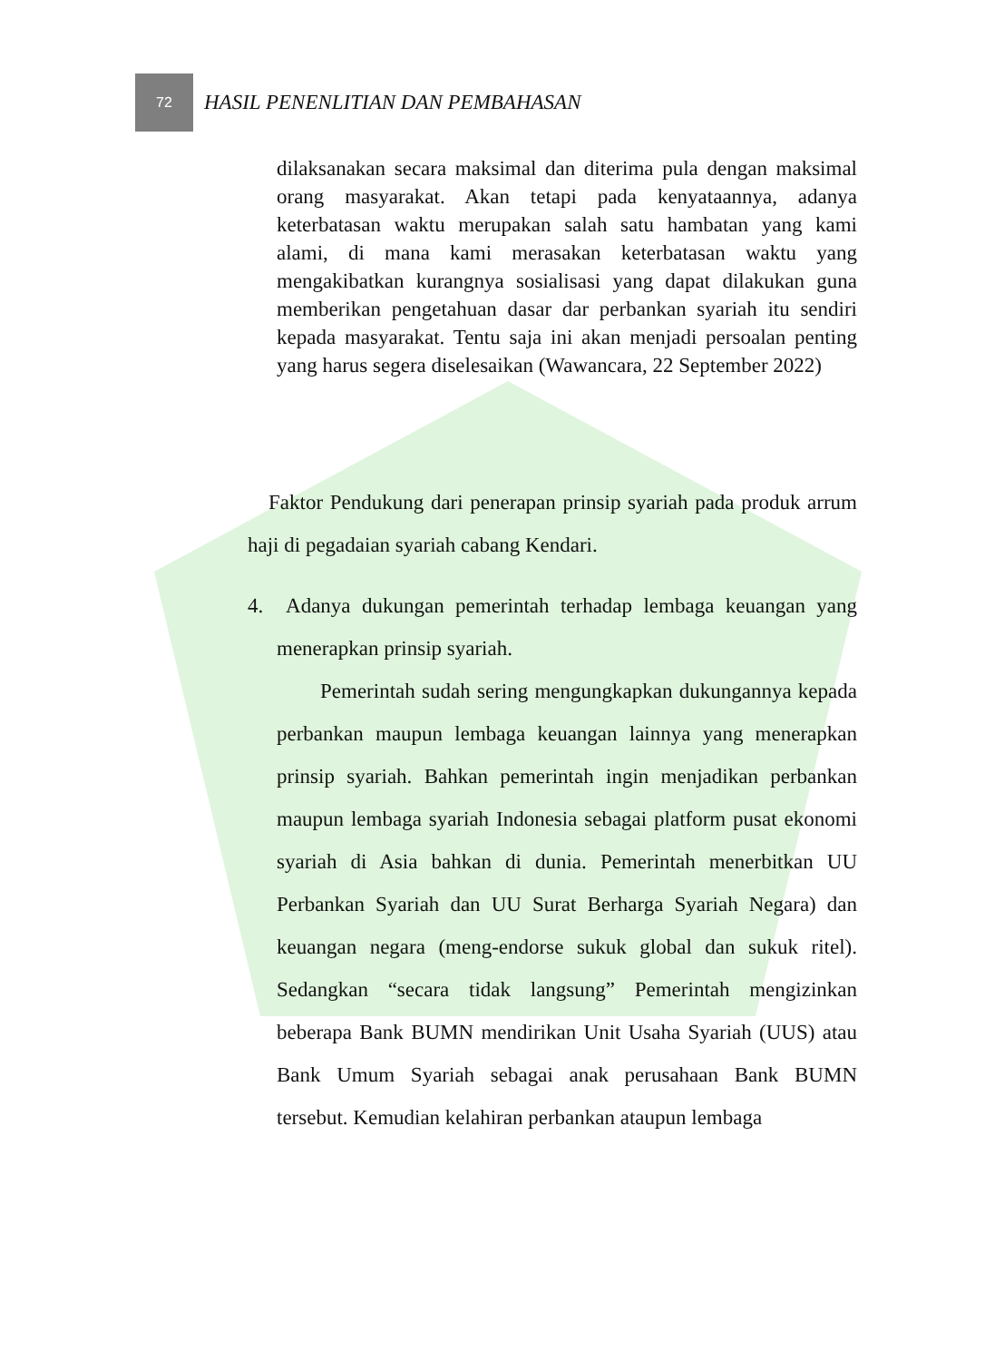72
HASIL PENENLITIAN DAN PEMBAHASAN
dilaksanakan secara maksimal dan diterima pula dengan maksimal orang masyarakat. Akan tetapi pada kenyataannya, adanya keterbatasan waktu merupakan salah satu hambatan yang kami alami, di mana kami merasakan keterbatasan waktu yang mengakibatkan kurangnya sosialisasi yang dapat dilakukan guna memberikan pengetahuan dasar dar perbankan syariah itu sendiri kepada masyarakat. Tentu saja ini akan menjadi persoalan penting yang harus segera diselesaikan (Wawancara, 22 September 2022)
Faktor Pendukung dari penerapan prinsip syariah pada produk arrum haji di pegadaian syariah cabang Kendari.
4. Adanya dukungan pemerintah terhadap lembaga keuangan yang menerapkan prinsip syariah.
Pemerintah sudah sering mengungkapkan dukungannya kepada perbankan maupun lembaga keuangan lainnya yang menerapkan prinsip syariah. Bahkan pemerintah ingin menjadikan perbankan maupun lembaga syariah Indonesia sebagai platform pusat ekonomi syariah di Asia bahkan di dunia. Pemerintah menerbitkan UU Perbankan Syariah dan UU Surat Berharga Syariah Negara) dan keuangan negara (meng-endorse sukuk global dan sukuk ritel). Sedangkan “secara tidak langsung” Pemerintah mengizinkan beberapa Bank BUMN mendirikan Unit Usaha Syariah (UUS) atau Bank Umum Syariah sebagai anak perusahaan Bank BUMN tersebut. Kemudian kelahiran perbankan ataupun lembaga